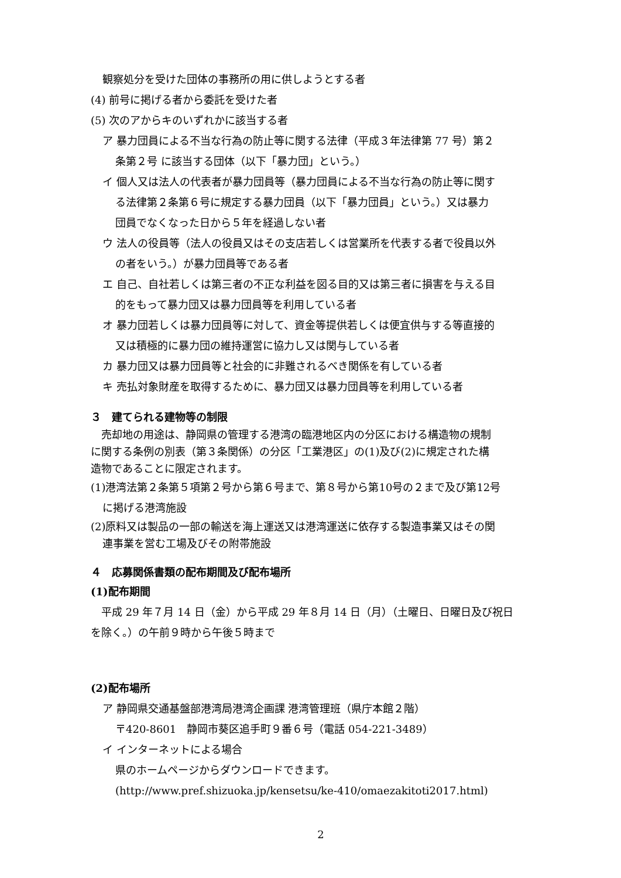観察処分を受けた団体の事務所の用に供しようとする者
(4) 前号に掲げる者から委託を受けた者
(5) 次のアからキのいずれかに該当する者
ア 暴力団員による不当な行為の防止等に関する法律（平成３年法律第 77 号）第２
条第２号 に該当する団体（以下「暴力団」という。）
イ 個人又は法人の代表者が暴力団員等（暴力団員による不当な行為の防止等に関す
る法律第２条第６号に規定する暴力団員（以下「暴力団員」という。）又は暴力
団員でなくなった日から５年を経過しない者
ウ 法人の役員等（法人の役員又はその支店若しくは営業所を代表する者で役員以外
の者をいう。）が暴力団員等である者
エ 自己、自社若しくは第三者の不正な利益を図る目的又は第三者に損害を与える目
的をもって暴力団又は暴力団員等を利用している者
オ 暴力団若しくは暴力団員等に対して、資金等提供若しくは便宜供与する等直接的
又は積極的に暴力団の維持運営に協力し又は関与している者
カ 暴力団又は暴力団員等と社会的に非難されるべき関係を有している者
キ 売払対象財産を取得するために、暴力団又は暴力団員等を利用している者
３　建てられる建物等の制限
　売却地の用途は、静岡県の管理する港湾の臨港地区内の分区における構造物の規制
に関する条例の別表（第３条関係）の分区「工業港区」の(1)及び(2)に規定された構
造物であることに限定されます。
(1)港湾法第２条第５項第２号から第６号まで、第８号から第10号の２まで及び第12号
に掲げる港湾施設
(2)原料又は製品の一部の輸送を海上運送又は港湾運送に依存する製造事業又はその関
連事業を営む工場及びその附帯施設
４　応募関係書類の配布期間及び配布場所
(1)配布期間
　平成 29 年７月 14 日（金）から平成 29 年８月 14 日（月）（土曜日、日曜日及び祝日
を除く。）の午前９時から午後５時まで
(2)配布場所
ア 静岡県交通基盤部港湾局港湾企画課 港湾管理班（県庁本館２階）
〒420-8601　静岡市葵区追手町９番６号（電話 054-221-3489）
イ インターネットによる場合
県のホームページからダウンロードできます。
(http://www.pref.shizuoka.jp/kensetsu/ke-410/omaezakitoti2017.html)
2